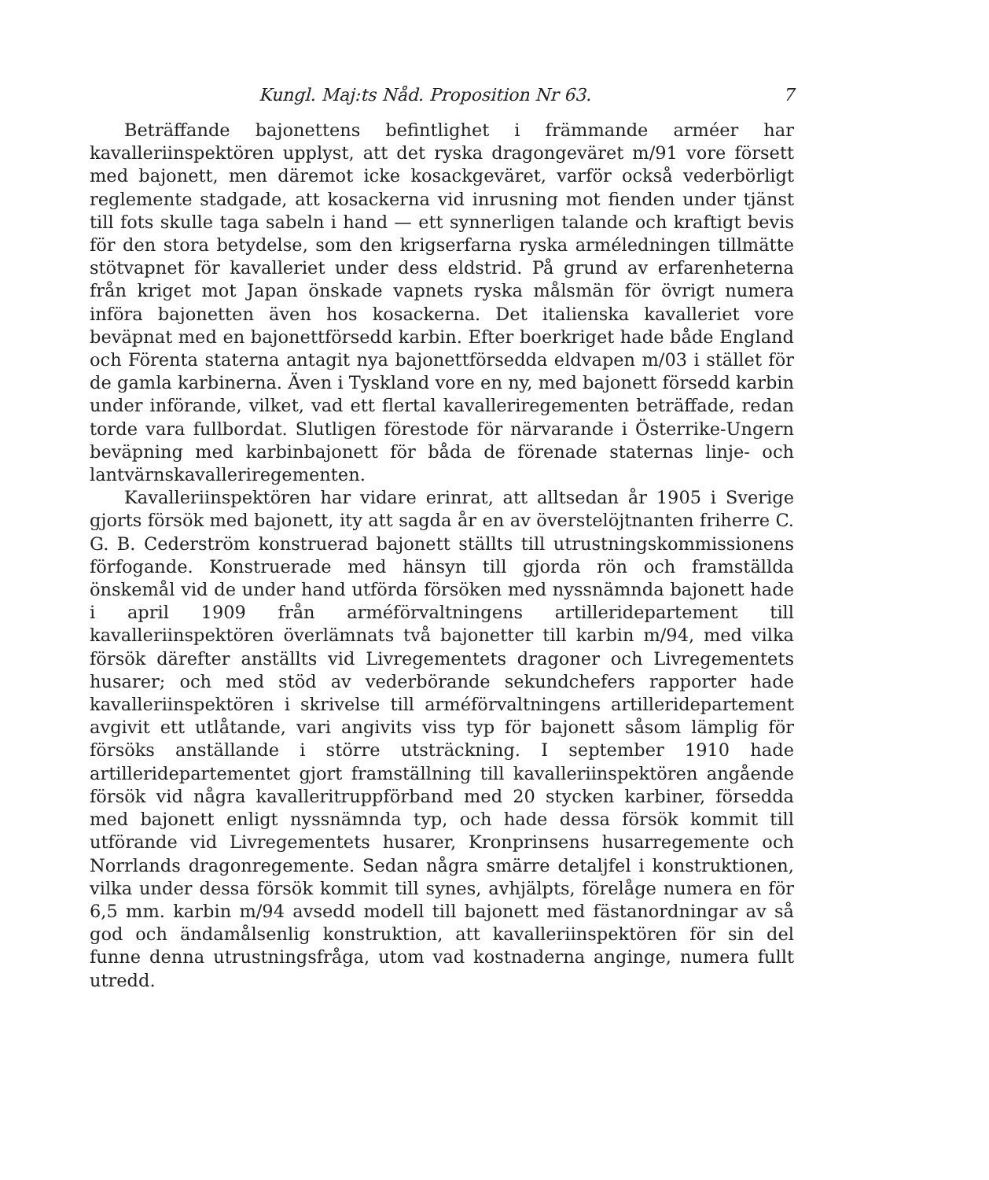Kungl. Maj:ts Nåd. Proposition Nr 63. 7
Beträffande bajonettens befintlighet i främmande arméer har kavalleriinspektören upplyst, att det ryska dragongeväret m/91 vore försett med bajonett, men däremot icke kosackgeväret, varför också vederbörligt reglemente stadgade, att kosackerna vid inrusning mot fienden under tjänst till fots skulle taga sabeln i hand — ett synnerligen talande och kraftigt bevis för den stora betydelse, som den krigserfarna ryska arméledningen tillmätte stötvapnet för kavalleriet under dess eldstrid. På grund av erfarenheterna från kriget mot Japan önskade vapnets ryska målsmän för övrigt numera införa bajonetten även hos kosackerna. Det italienska kavalleriet vore beväpnat med en bajonettförsedd karbin. Efter boerkriget hade både England och Förenta staterna antagit nya bajonettförsedda eldvapen m/03 i stället för de gamla karbinerna. Även i Tyskland vore en ny, med bajonett försedd karbin under införande, vilket, vad ett flertal kavalleriregementen beträffade, redan torde vara fullbordat. Slutligen förestode för närvarande i Österrike-Ungern beväpning med karbinbajonett för båda de förenade staternas linje- och lantvärnskavalleriregementen.
Kavalleriinspektören har vidare erinrat, att alltsedan år 1905 i Sverige gjorts försök med bajonett, ity att sagda år en av överstelöjtnanten friherre C. G. B. Cederström konstruerad bajonett ställts till utrustningskommissionens förfogande. Konstruerade med hänsyn till gjorda rön och framställda önskemål vid de under hand utförda försöken med nyssnämnda bajonett hade i april 1909 från arméförvaltningens artilleridepartement till kavalleriinspektören överlämnats två bajonetter till karbin m/94, med vilka försök därefter anställts vid Livregementets dragoner och Livregementets husarer; och med stöd av vederbörande sekundchefers rapporter hade kavalleriinspektören i skrivelse till arméförvaltningens artilleridepartement avgivit ett utlåtande, vari angivits viss typ för bajonett såsom lämplig för försöks anställande i större utsträckning. I september 1910 hade artilleridepartementet gjort framställning till kavalleriinspektören angående försök vid några kavalleritruppförband med 20 stycken karbiner, försedda med bajonett enligt nyssnämnda typ, och hade dessa försök kommit till utförande vid Livregementets husarer, Kronprinsens husarregemente och Norrlands dragonregemente. Sedan några smärre detaljfel i konstruktionen, vilka under dessa försök kommit till synes, avhjälpts, förelåge numera en för 6,5 mm. karbin m/94 avsedd modell till bajonett med fästanordningar av så god och ändamålsenlig konstruktion, att kavalleriinspektören för sin del funne denna utrustningsfråga, utom vad kostnaderna anginge, numera fullt utredd.